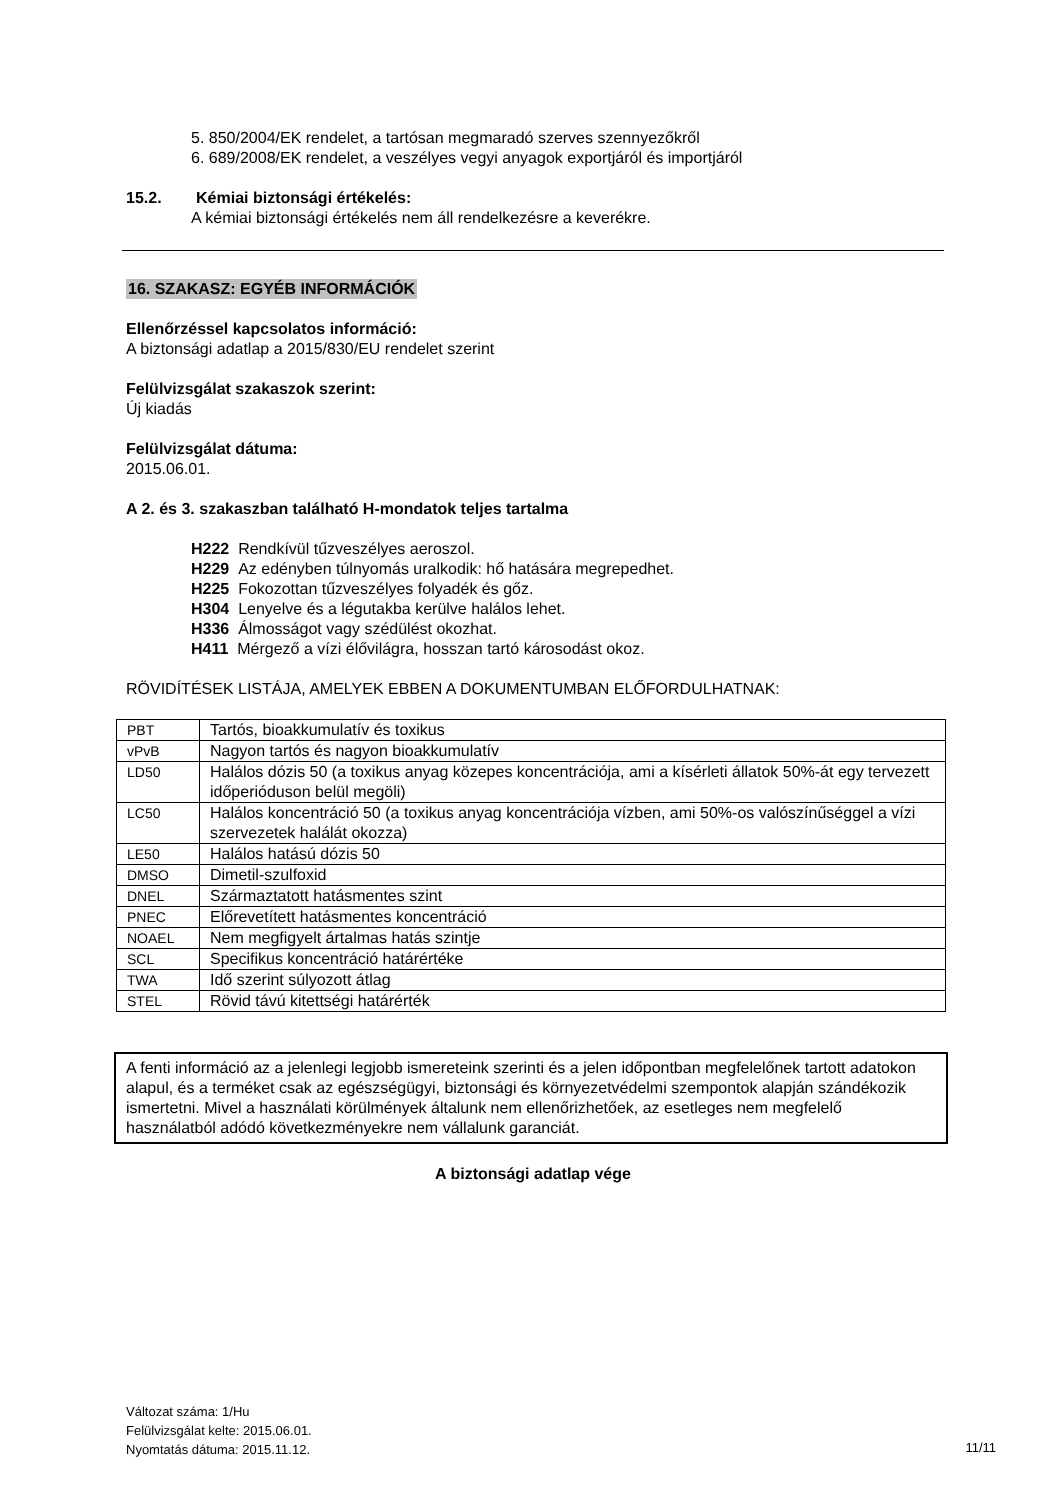5. 850/2004/EK rendelet, a tartósan megmaradó szerves szennyezőkről
6. 689/2008/EK rendelet, a veszélyes vegyi anyagok exportjáról és importjáról
15.2. Kémiai biztonsági értékelés:
A kémiai biztonsági értékelés nem áll rendelkezésre a keverékre.
16. SZAKASZ: EGYÉB INFORMÁCIÓK
Ellenőrzéssel kapcsolatos információ:
A biztonsági adatlap a 2015/830/EU rendelet szerint
Felülvizsgálat szakaszok szerint:
Új kiadás
Felülvizsgálat dátuma:
2015.06.01.
A 2. és 3. szakaszban található H-mondatok teljes tartalma
H222 Rendkívül tűzveszélyes aeroszol.
H229 Az edényben túlnyomás uralkodik: hő hatására megrepedhet.
H225 Fokozottan tűzveszélyes folyadék és gőz.
H304 Lenyelve és a légutakba kerülve halálos lehet.
H336 Álmosságot vagy szédülést okozhat.
H411 Mérgező a vízi élővilágra, hosszan tartó károsodást okoz.
RÖVIDÍTÉSEK LISTÁJA, AMELYEK EBBEN A DOKUMENTUMBAN ELŐFORDULHATNAK:
| PBT | Tartós, bioakkumulatív és toxikus |
| vPvB | Nagyon tartós és nagyon bioakkumulatív |
| LD50 | Halálos dózis 50 (a toxikus anyag közepes koncentrációja, ami a kísérleti állatok 50%-át egy tervezett időperióduson belül megöli) |
| LC50 | Halálos koncentráció 50 (a toxikus anyag koncentrációja vízben, ami 50%-os valószínűséggel a vízi szervezetek halálát okozza) |
| LE50 | Halálos hatású dózis 50 |
| DMSO | Dimetil-szulfoxid |
| DNEL | Származtatott hatásmentes szint |
| PNEC | Előrevetített hatásmentes koncentráció |
| NOAEL | Nem megfigyelt ártalmas hatás szintje |
| SCL | Specifikus koncentráció határértéke |
| TWA | Idő szerint súlyozott átlag |
| STEL | Rövid távú kitettségi határérték |
A fenti információ az a jelenlegi legjobb ismereteink szerinti és a jelen időpontban megfelelőnek tartott adatokon alapul, és a terméket csak az egészségügyi, biztonsági és környezetvédelmi szempontok alapján szándékozik ismertetni. Mivel a használati körülmények általunk nem ellenőrizhetőek, az esetleges nem megfelelő használatból adódó következményekre nem vállalunk garanciát.
A biztonsági adatlap vége
Változat száma: 1/Hu
Felülvizsgálat kelte: 2015.06.01.
Nyomtatás dátuma: 2015.11.12.
11/11